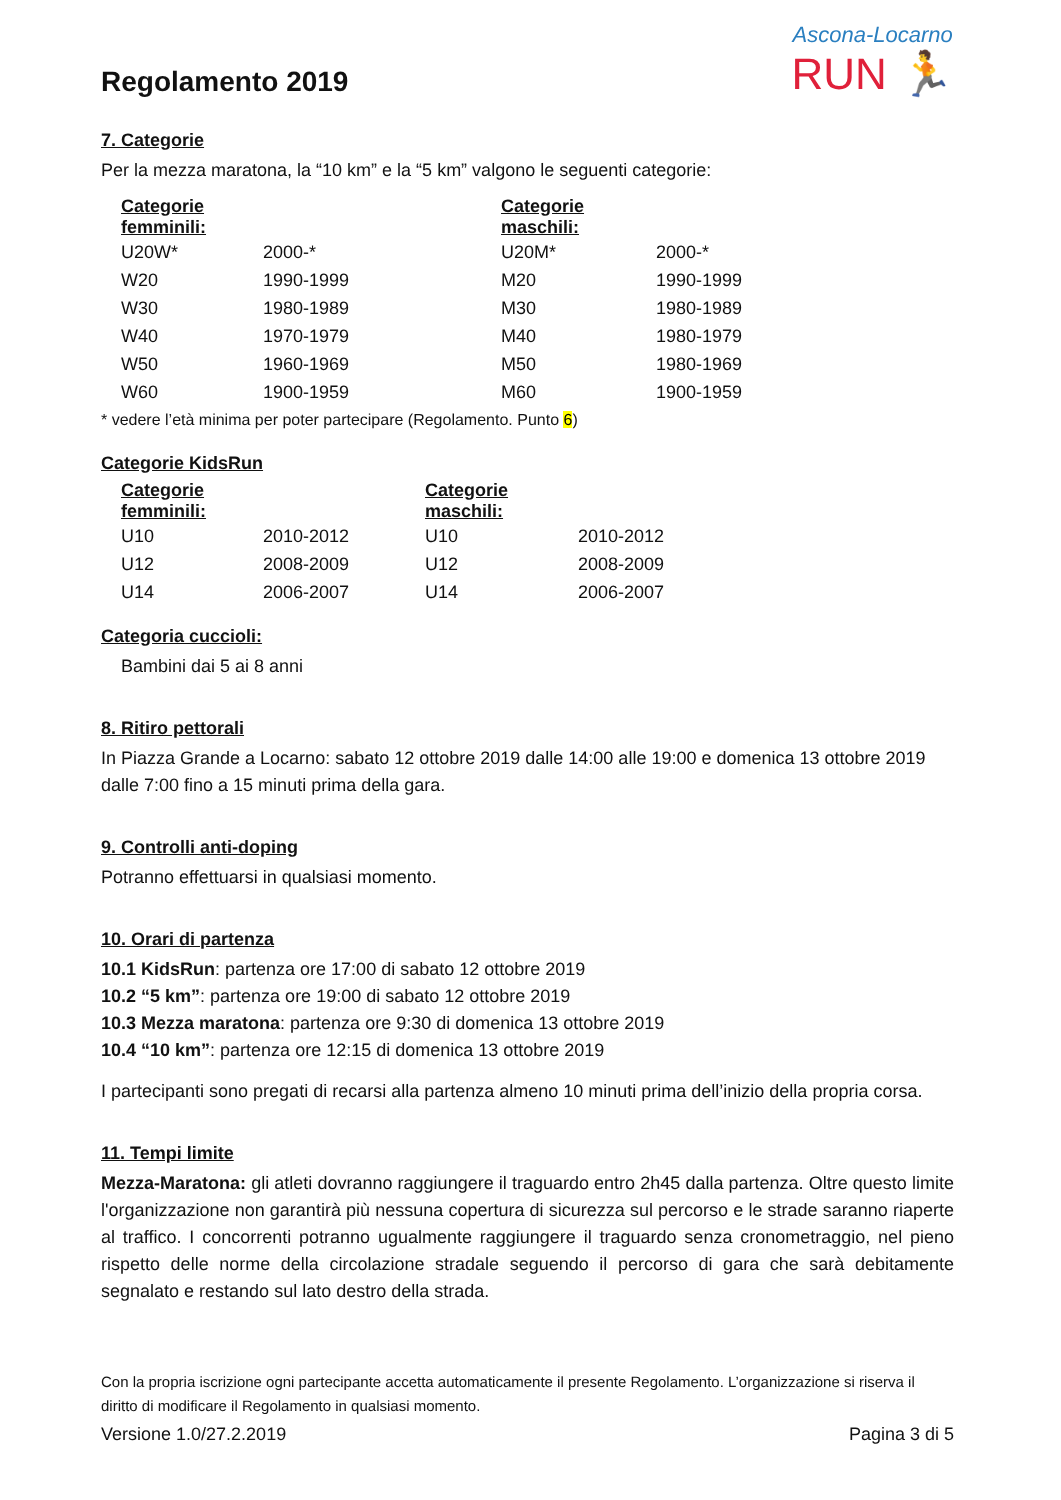Regolamento 2019
Ascona-Locarno
RUN 🏃
7. Categorie
Per la mezza maratona, la “10 km” e la “5 km” valgono le seguenti categorie:
| Categorie femminili: | | Categorie maschili: | |
| --- | --- | --- | --- |
| U20W* | 2000-* | U20M* | 2000-* |
| W20 | 1990-1999 | M20 | 1990-1999 |
| W30 | 1980-1989 | M30 | 1980-1989 |
| W40 | 1970-1979 | M40 | 1980-1979 |
| W50 | 1960-1969 | M50 | 1980-1969 |
| W60 | 1900-1959 | M60 | 1900-1959 |
* vedere l’età minima per poter partecipare (Regolamento. Punto 6)
Categorie KidsRun
| Categorie femminili: | | Categorie maschili: | |
| --- | --- | --- | --- |
| U10 | 2010-2012 | U10 | 2010-2012 |
| U12 | 2008-2009 | U12 | 2008-2009 |
| U14 | 2006-2007 | U14 | 2006-2007 |
Categoria cuccioli:
Bambini dai 5 ai 8 anni
8. Ritiro pettorali
In Piazza Grande a Locarno: sabato 12 ottobre 2019 dalle 14:00 alle 19:00 e domenica 13 ottobre 2019 dalle 7:00 fino a 15 minuti prima della gara.
9. Controlli anti-doping
Potranno effettuarsi in qualsiasi momento.
10. Orari di partenza
10.1 KidsRun: partenza ore 17:00 di sabato 12 ottobre 2019
10.2 “5 km”: partenza ore 19:00 di sabato 12 ottobre 2019
10.3 Mezza maratona: partenza ore 9:30 di domenica 13 ottobre 2019
10.4 “10 km”: partenza ore 12:15 di domenica 13 ottobre 2019
I partecipanti sono pregati di recarsi alla partenza almeno 10 minuti prima dell’inizio della propria corsa.
11. Tempi limite
Mezza-Maratona: gli atleti dovranno raggiungere il traguardo entro 2h45 dalla partenza. Oltre questo limite l'organizzazione non garantirà più nessuna copertura di sicurezza sul percorso e le strade saranno riaperte al traffico. I concorrenti potranno ugualmente raggiungere il traguardo senza cronometraggio, nel pieno rispetto delle norme della circolazione stradale seguendo il percorso di gara che sarà debitamente segnalato e restando sul lato destro della strada.
Con la propria iscrizione ogni partecipante accetta automaticamente il presente Regolamento. L’organizzazione si riserva il diritto di modificare il Regolamento in qualsiasi momento.
Versione 1.0/27.2.2019 Pagina 3 di 5